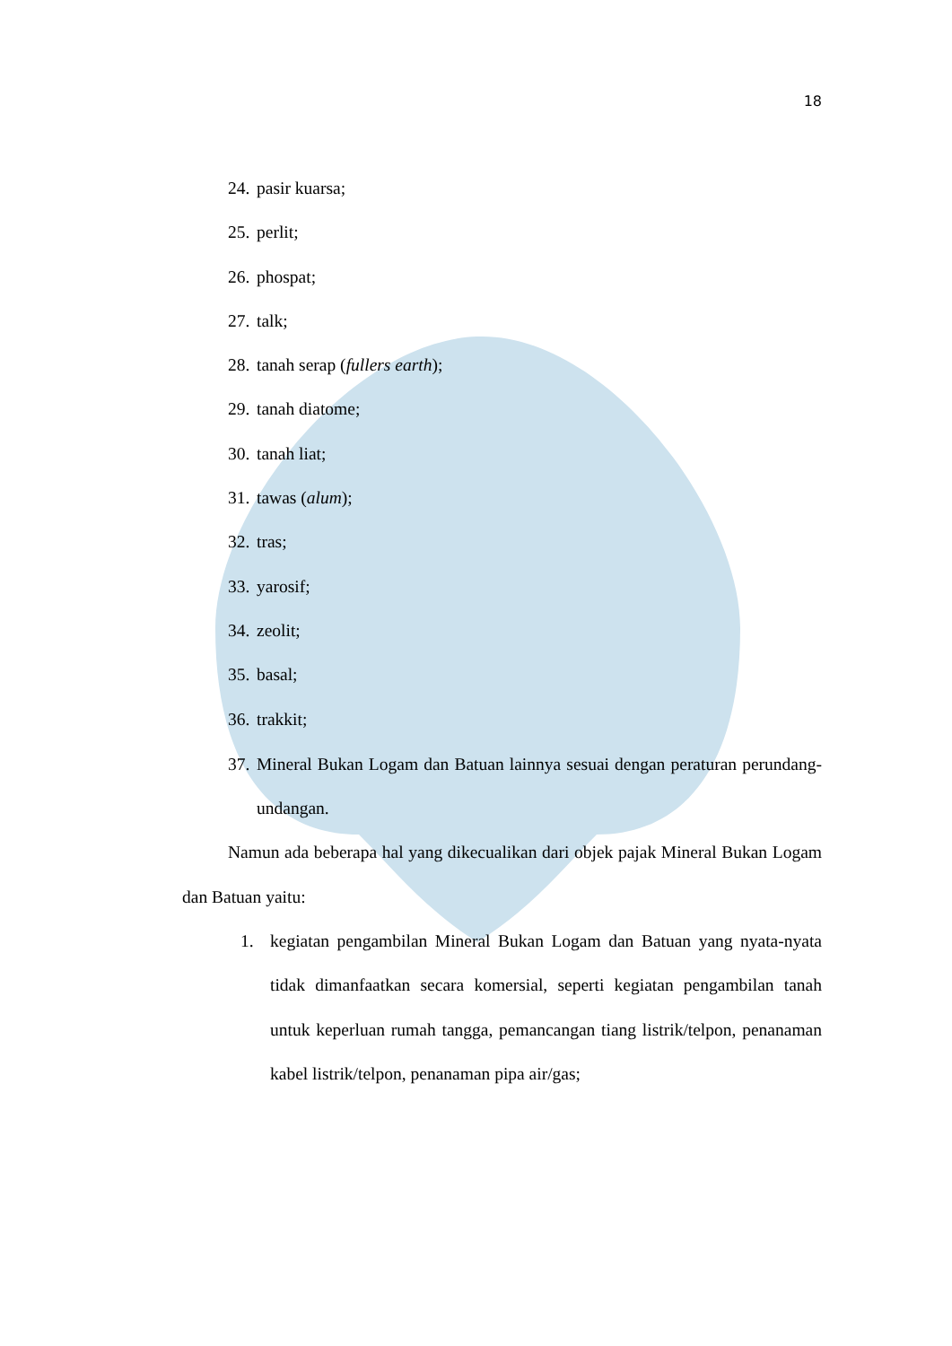18
24. pasir kuarsa;
25. perlit;
26. phospat;
27. talk;
28. tanah serap (fullers earth);
29. tanah diatome;
30. tanah liat;
31. tawas (alum);
32. tras;
33. yarosif;
34. zeolit;
35. basal;
36. trakkit;
37.
Mineral Bukan Logam dan Batuan lainnya sesuai dengan peraturan perundang-undangan.
Namun ada beberapa hal yang dikecualikan dari objek pajak Mineral Bukan Logam dan Batuan yaitu:
1.
kegiatan pengambilan Mineral Bukan Logam dan Batuan yang nyata-nyata tidak dimanfaatkan secara komersial, seperti kegiatan pengambilan tanah untuk keperluan rumah tangga, pemancangan tiang listrik/telpon, penanaman kabel listrik/telpon, penanaman pipa air/gas;